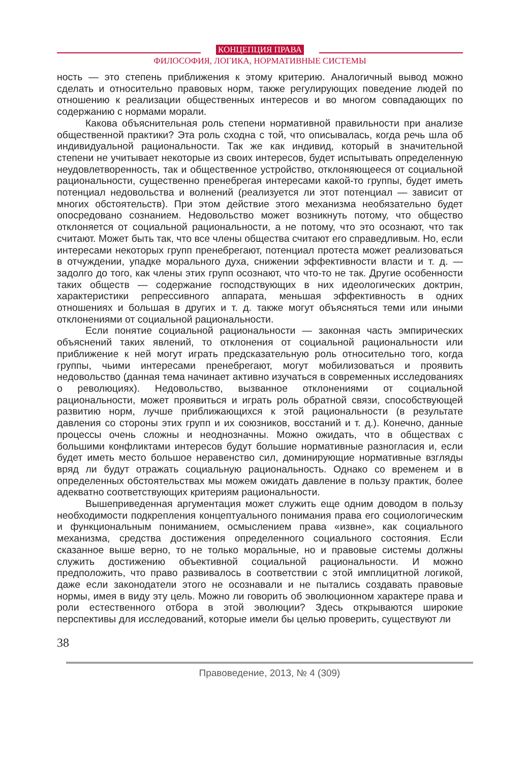КОНЦЕПЦИЯ ПРАВА
ФИЛОСОФИЯ, ЛОГИКА, НОРМАТИВНЫЕ СИСТЕМЫ
ность — это степень приближения к этому критерию. Аналогичный вывод можно сделать и относительно правовых норм, также регулирующих поведение людей по отношению к реализации общественных интересов и во многом совпадающих по содержанию с нормами морали.
Какова объяснительная роль степени нормативной правильности при анализе общественной практики? Эта роль сходна с той, что описывалась, когда речь шла об индивидуальной рациональности. Так же как индивид, который в значительной степени не учитывает некоторые из своих интересов, будет испытывать определенную неудовлетворенность, так и общественное устройство, отклоняющееся от социальной рациональности, существенно пренебрегая интересами какой-то группы, будет иметь потенциал недовольства и волнений (реализуется ли этот потенциал — зависит от многих обстоятельств). При этом действие этого механизма необязательно будет опосредовано сознанием. Недовольство может возникнуть потому, что общество отклоняется от социальной рациональности, а не потому, что это осознают, что так считают. Может быть так, что все члены общества считают его справедливым. Но, если интересами некоторых групп пренебрегают, потенциал протеста может реализоваться в отчуждении, упадке морального духа, снижении эффективности власти и т. д. — задолго до того, как члены этих групп осознают, что что-то не так. Другие особенности таких обществ — содержание господствующих в них идеологических доктрин, характеристики репрессивного аппарата, меньшая эффективность в одних отношениях и большая в других и т. д. также могут объясняться теми или иными отклонениями от социальной рациональности.
Если понятие социальной рациональности — законная часть эмпирических объяснений таких явлений, то отклонения от социальной рациональности или приближение к ней могут играть предсказательную роль относительно того, когда группы, чьими интересами пренебрегают, могут мобилизоваться и проявить недовольство (данная тема начинает активно изучаться в современных исследованиях о революциях). Недовольство, вызванное отклонениями от социальной рациональности, может проявиться и играть роль обратной связи, способствующей развитию норм, лучше приближающихся к этой рациональности (в результате давления со стороны этих групп и их союзников, восстаний и т. д.). Конечно, данные процессы очень сложны и неоднозначны. Можно ожидать, что в обществах с большими конфликтами интересов будут большие нормативные разногласия и, если будет иметь место большое неравенство сил, доминирующие нормативные взгляды вряд ли будут отражать социальную рациональность. Однако со временем и в определенных обстоятельствах мы можем ожидать давление в пользу практик, более адекватно соответствующих критериям рациональности.
Вышеприведенная аргументация может служить еще одним доводом в пользу необходимости подкрепления концептуального понимания права его социологическим и функциональным пониманием, осмыслением права «извне», как социального механизма, средства достижения определенного социального состояния. Если сказанное выше верно, то не только моральные, но и правовые системы должны служить достижению объективной социальной рациональности. И можно предположить, что право развивалось в соответствии с этой имплицитной логикой, даже если законодатели этого не осознавали и не пытались создавать правовые нормы, имея в виду эту цель. Можно ли говорить об эволюционном характере права и роли естественного отбора в этой эволюции? Здесь открываются широкие перспективы для исследований, которые имели бы целью проверить, существуют ли
38
Правоведение, 2013, № 4 (309)